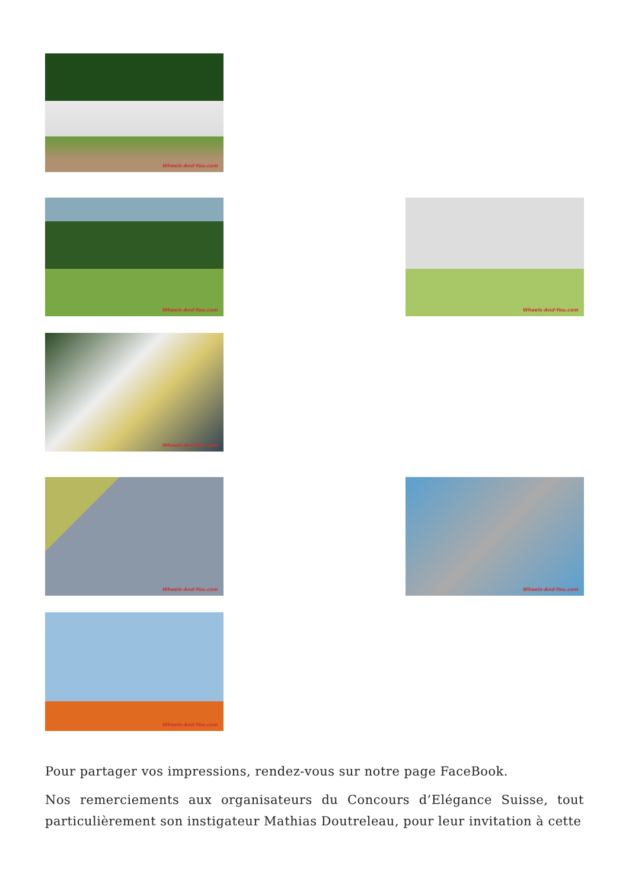Wheels-And-You.com
Wheels-And-You.com
Wheels-And-You.com
Wheels-And-You.com
Wheels-And-You.com
Wheels-And-You.com
Wheels-And-You.com
Pour partager vos impressions, rendez-vous sur notre page FaceBook.
Nos remerciements aux organisateurs du Concours d’Elégance Suisse, tout particulièrement son instigateur Mathias Doutreleau, pour leur invitation à cette